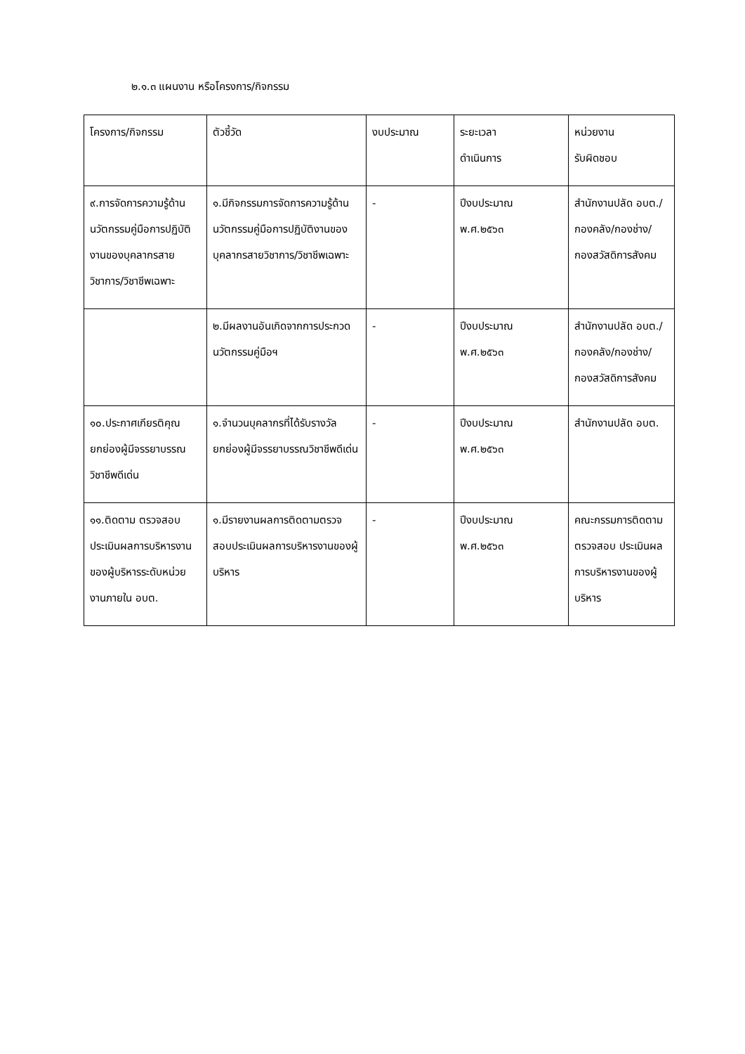๒.๑.๓ แผนงาน หรือโครงการ/กิจกรรม
| โครงการ/กิจกรรม | ตัวชี้วัด | งบประมาณ | ระยะเวลา ดำเนินการ | หน่วยงาน รับผิดชอบ |
| ๙.การจัดการความรู้ด้านนวัตกรรมคู่มือการปฏิบัติงานของบุคลากรสายวิชาการ/วิชาชีพเฉพาะ | ๑.มีกิจกรรมการจัดการความรู้ด้านนวัตกรรมคู่มือการปฏิบัติงานของบุคลากรสายวิชาการ/วิชาชีพเฉพาะ | - | ปีงบประมาณ พ.ศ.๒๕๖๓ | สำนักงานปลัด อบต./กองคลัง/กองช่าง/กองสวัสดิการสังคม |
| | ๒.มีผลงานอันเกิดจากการประกวดนวัตกรรมคู่มือฯ | - | ปีงบประมาณ พ.ศ.๒๕๖๓ | สำนักงานปลัด อบต./กองคลัง/กองช่าง/กองสวัสดิการสังคม |
| ๑๐.ประกาศเกียรติคุณยกย่องผู้มีจรรยาบรรณวิชาชีพดีเด่น | ๑.จำนวนบุคลากรที่ได้รับรางวัลยกย่องผู้มีจรรยาบรรณวิชาชีพดีเด่น | - | ปีงบประมาณ พ.ศ.๒๕๖๓ | สำนักงานปลัด อบต. |
| ๑๑.ติดตาม ตรวจสอบ ประเมินผลการบริหารงานของผู้บริหารระดับหน่วยงานภายใน อบต. | ๑.มีรายงานผลการติดตามตรวจสอบประเมินผลการบริหารงานของผู้บริหาร | - | ปีงบประมาณ พ.ศ.๒๕๖๓ | คณะกรรมการติดตาม ตรวจสอบ ประเมินผลการบริหารงานของผู้บริหาร |